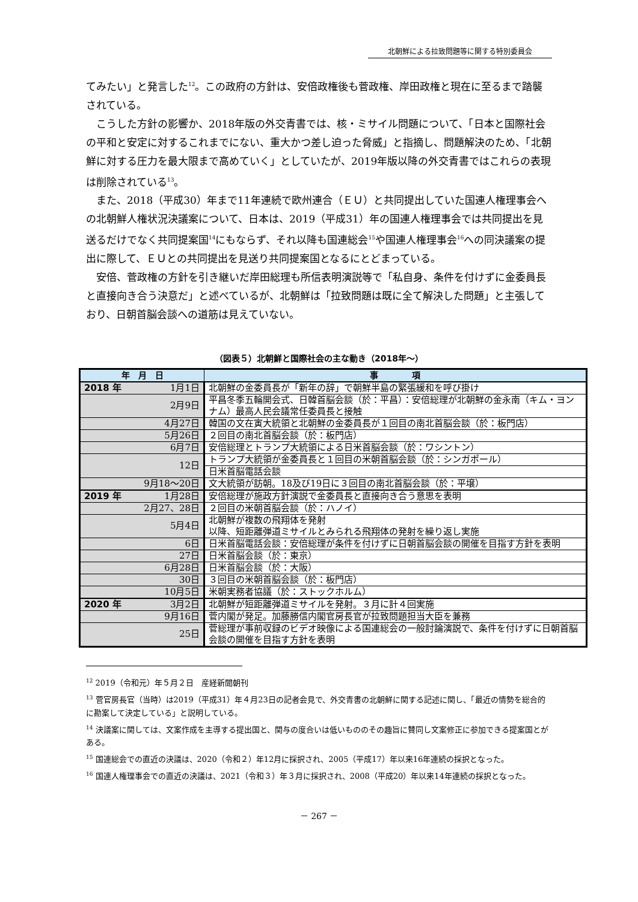北朝鮮による拉致問題等に関する特別委員会
てみたい」と発言した<sup>12</sup>。この政府の方針は、安倍政権後も菅政権、岸田政権と現在に至るまで踏襲されている。
こうした方針の影響か、2018年版の外交青書では、核・ミサイル問題について、「日本と国際社会の平和と安定に対するこれまでにない、重大かつ差し迫った脅威」と指摘し、問題解決のため、「北朝鮮に対する圧力を最大限まで高めていく」としていたが、2019年版以降の外交青書ではこれらの表現は削除されている<sup>13</sup>。
また、2018（平成30）年まで11年連続で欧州連合（ＥＵ）と共同提出していた国連人権理事会への北朝鮮人権状況決議案について、日本は、2019（平成31）年の国連人権理事会では共同提出を見送るだけでなく共同提案国<sup>14</sup>にもならず、それ以降も国連総会<sup>15</sup>や国連人権理事会<sup>16</sup>への同決議案の提出に際して、ＥＵとの共同提出を見送り共同提案国となるにとどまっている。
安倍、菅政権の方針を引き継いだ岸田総理も所信表明演説等で「私自身、条件を付けずに金委員長と直接向き合う決意だ」と述べているが、北朝鮮は「拉致問題は既に全て解決した問題」と主張しており、日朝首脳会談への道筋は見えていない。
（図表５）北朝鮮と国際社会の主な動き（2018年～）
| 年 月 日 | 事 項 |
| --- | --- |
| 2018 年 1月1日 | 北朝鮮の金委員長が「新年の辞」で朝鮮半島の緊張緩和を呼び掛け |
| 2月9日 | 平昌冬季五輪開会式、日韓首脳会談（於：平昌）：安倍総理が北朝鮮の金永南（キム・ヨンナム）最高人民会議常任委員長と接触 |
| 4月27日 | 韓国の文在寅大統領と北朝鮮の金委員長が１回目の南北首脳会談（於：板門店） |
| 5月26日 | ２回目の南北首脳会談（於：板門店） |
| 6月7日 | 安倍総理とトランプ大統領による日米首脳会談（於：ワシントン） |
| 12日 | トランプ大統領が金委員長と１回目の米朝首脳会談（於：シンガポール） |
| | 日米首脳電話会談 |
| 9月18～20日 | 文大統領が訪朝。18及び19日に３回目の南北首脳会談（於：平壌） |
| 2019 年 1月28日 | 安倍総理が施政方針演説で金委員長と直接向き合う意思を表明 |
| 2月27、28日 | ２回目の米朝首脳会談（於：ハノイ） |
| 5月4日 | 北朝鮮が複数の飛翔体を発射 以降、短距離弾道ミサイルとみられる飛翔体の発射を繰り返し実施 |
| 6日 | 日米首脳電話会談：安倍総理が条件を付けずに日朝首脳会談の開催を目指す方針を表明 |
| 27日 | 日米首脳会談（於：東京） |
| 6月28日 | 日米首脳会談（於：大阪） |
| 30日 | ３回目の米朝首脳会談（於：板門店） |
| 10月5日 | 米朝実務者協議（於：ストックホルム） |
| 2020 年 3月2日 | 北朝鮮が短距離弾道ミサイルを発射。３月に計４回実施 |
| 9月16日 | 菅内閣が発足。加藤勝信内閣官房長官が拉致問題担当大臣を兼務 |
| 25日 | 菅総理が事前収録のビデオ映像による国連総会の一般討論演説で、条件を付けずに日朝首脳会談の開催を目指す方針を表明 |
<sup>12</sup> 2019（令和元）年５月２日　産経新聞朝刊
<sup>13</sup> 菅官房長官（当時）は2019（平成31）年４月23日の記者会見で、外交青書の北朝鮮に関する記述に関し、「最近の情勢を総合的に勘案して決定している」と説明している。
<sup>14</sup> 決議案に関しては、文案作成を主導する提出国と、関与の度合いは低いもののその趣旨に賛同し文案修正に参加できる提案国とがある。
<sup>15</sup> 国連総会での直近の決議は、2020（令和２）年12月に採択され、2005（平成17）年以来16年連続の採択となった。
<sup>16</sup> 国連人権理事会での直近の決議は、2021（令和３）年３月に採択され、2008（平成20）年以来14年連続の採択となった。
－ 267 －